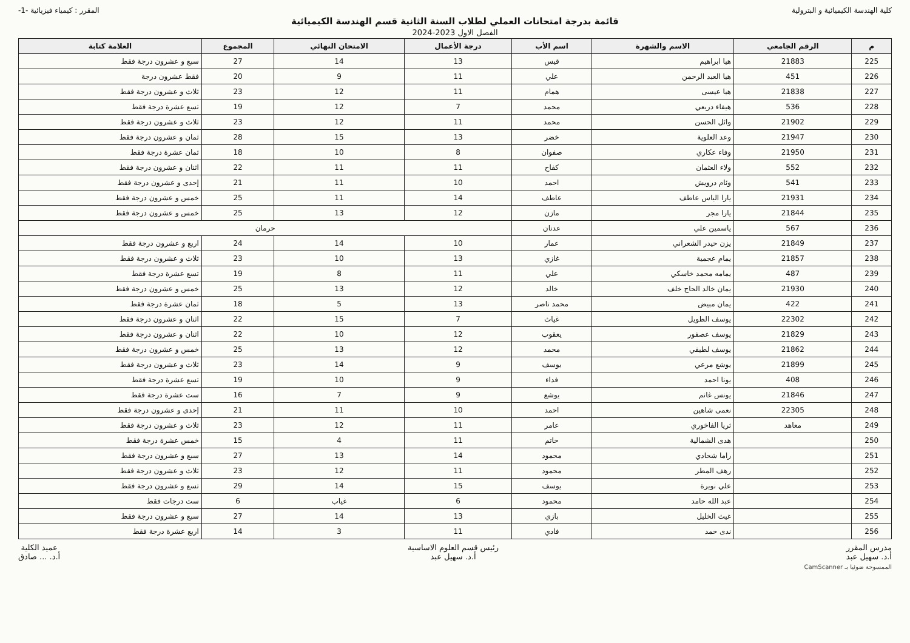كلية الهندسة الكيميائية و البترولية
المقرر : كيمياء فيزيائية -1-
قائمة بدرجة امتحانات العملي لطلاب السنة الثانية قسم الهندسة الكيميائية
الفصل الاول 2023-2024
| م | الرقم الجامعي | الاسم والشهرة | اسم الأب | درجة الأعمال | الامتحان النهائي | المجموع | العلامة كتابة |
| --- | --- | --- | --- | --- | --- | --- | --- |
| 225 | 21883 | هيا ابراهيم | قيس | 13 | 14 | 27 | سبع و عشرون درجة فقط |
| 226 | 451 | هيا العبد الرحمن | علي | 11 | 9 | 20 | فقط عشرون درجة |
| 227 | 21838 | هيا عيسى | همام | 11 | 12 | 23 | ثلاث و عشرون درجة فقط |
| 228 | 536 | هيفاء دريعي | محمد | 7 | 12 | 19 | تسع عشرة درجة فقط |
| 229 | 21902 | وائل الحسن | محمد | 11 | 12 | 23 | ثلاث و عشرون درجة فقط |
| 230 | 21947 | وعد العلوية | خضر | 13 | 15 | 28 | ثمان و عشرون درجة فقط |
| 231 | 21950 | وفاء عكاري | صفوان | 8 | 10 | 18 | ثمان عشرة درجة فقط |
| 232 | 552 | ولاء العثمان | كفاح | 11 | 11 | 22 | اثنان و عشرون درجة فقط |
| 233 | 541 | وئام درويش | احمد | 10 | 11 | 21 | إحدى و عشرون درجة فقط |
| 234 | 21931 | يارا الياس عاطف | عاطف | 14 | 11 | 25 | خمس و عشرون درجة فقط |
| 235 | 21844 | يارا مجر | مازن | 12 | 13 | 25 | خمس و عشرون درجة فقط |
| 236 | 567 | ياسمين علي | عدنان | حرمان | | | |
| 237 | 21849 | يزن حيدر الشعراني | عمار | 10 | 14 | 24 | اربع و عشرون درجة فقط |
| 238 | 21857 | يمام عجمية | غازي | 13 | 10 | 23 | ثلاث و عشرون درجة فقط |
| 239 | 487 | يمامه محمد خاسكي | علي | 11 | 8 | 19 | تسع عشرة درجة فقط |
| 240 | 21930 | يمان خالد الحاج خلف | خالد | 12 | 13 | 25 | خمس و عشرون درجة فقط |
| 241 | 422 | يمان مبيض | محمد ناصر | 13 | 5 | 18 | ثمان عشرة درجة فقط |
| 242 | 22302 | يوسف الطويل | غياث | 7 | 15 | 22 | اثنان و عشرون درجة فقط |
| 243 | 21829 | يوسف عصفور | يعقوب | 12 | 10 | 22 | اثنان و عشرون درجة فقط |
| 244 | 21862 | يوسف لطيفي | محمد | 12 | 13 | 25 | خمس و عشرون درجة فقط |
| 245 | 21899 | يوشع مرعي | يوسف | 9 | 14 | 23 | ثلاث و عشرون درجة فقط |
| 246 | 408 | يونا احمد | فداء | 9 | 10 | 19 | تسع عشرة درجة فقط |
| 247 | 21846 | يونس غانم | يوشع | 9 | 7 | 16 | ست عشرة درجة فقط |
| 248 | 22305 | نعمى شاهين | احمد | 10 | 11 | 21 | إحدى و عشرون درجة فقط |
| 249 | معاهد | ثريا الفاخوري | عامر | 11 | 12 | 23 | ثلاث و عشرون درجة فقط |
| 250 | | هدى الشمالية | حاتم | 11 | 4 | 15 | خمس عشرة درجة فقط |
| 251 | | راما شحادي | محمود | 14 | 13 | 27 | سبع و عشرون درجة فقط |
| 252 | | رهف المطر | محمود | 11 | 12 | 23 | ثلاث و عشرون درجة فقط |
| 253 | | علي نويرة | يوسف | 15 | 14 | 29 | تسع و عشرون درجة فقط |
| 254 | | عبد الله حامد | محمود | 6 | غياب | 6 | ست درجات فقط |
| 255 | | غيث الخليل | بازي | 13 | 14 | 27 | سبع و عشرون درجة فقط |
| 256 | | ندى حمد | فادي | 11 | 3 | 14 | اربع عشرة درجة فقط |
مدرس المقرر
أ.د. سهيل عبد
رئيس قسم العلوم الاساسية
أ.د. سهيل عبد
عميد الكلية
أ.د. ... صادق
CamScanner الممسوحة ضوئيا بـ